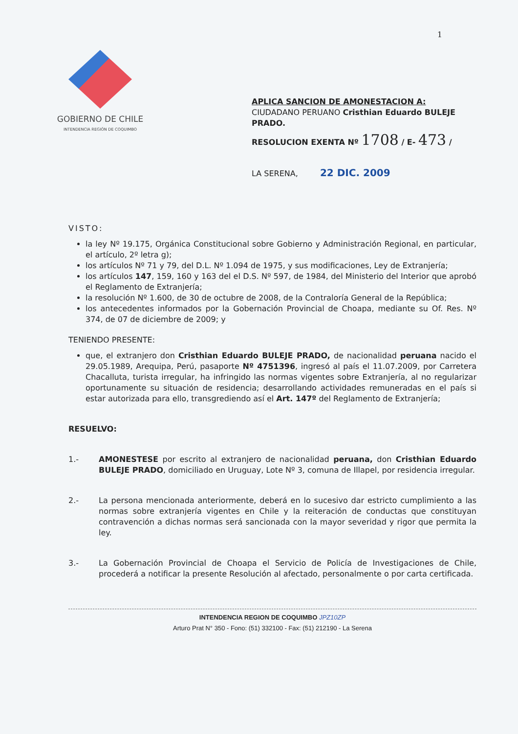1
GOBIERNO DE CHILE
INTENDENCIA REGIÓN DE COQUIMBO
APLICA SANCION DE AMONESTACION A:
CIUDADANO PERUANO Cristhian Eduardo BULEJE PRADO.
RESOLUCION EXENTA Nº 1708 / E- 473 /
LA SERENA, 22 DIC. 2009
VISTO:
la ley Nº 19.175, Orgánica Constitucional sobre Gobierno y Administración Regional, en particular, el artículo, 2º letra g);
los artículos Nº 71 y 79, del D.L. Nº 1.094 de 1975, y sus modificaciones, Ley de Extranjería;
los artículos 147, 159, 160 y 163 del el D.S. Nº 597, de 1984, del Ministerio del Interior que aprobó el Reglamento de Extranjería;
la resolución Nº 1.600, de 30 de octubre de 2008, de la Contraloría General de la República;
los antecedentes informados por la Gobernación Provincial de Choapa, mediante su Of. Res. Nº 374, de 07 de diciembre de 2009; y
TENIENDO PRESENTE:
que, el extranjero don Cristhian Eduardo BULEJE PRADO, de nacionalidad peruana nacido el 29.05.1989, Arequipa, Perú, pasaporte Nº 4751396, ingresó al país el 11.07.2009, por Carretera Chacalluta, turista irregular, ha infringido las normas vigentes sobre Extranjería, al no regularizar oportunamente su situación de residencia; desarrollando actividades remuneradas en el país si estar autorizada para ello, transgrediendo así el Art. 147º del Reglamento de Extranjería;
RESUELVO:
1.- AMONESTESE por escrito al extranjero de nacionalidad peruana, don Cristhian Eduardo BULEJE PRADO, domiciliado en Uruguay, Lote Nº 3, comuna de Illapel, por residencia irregular.
2.- La persona mencionada anteriormente, deberá en lo sucesivo dar estricto cumplimiento a las normas sobre extranjería vigentes en Chile y la reiteración de conductas que constituyan contravención a dichas normas será sancionada con la mayor severidad y rigor que permita la ley.
3.- La Gobernación Provincial de Choapa el Servicio de Policía de Investigaciones de Chile, procederá a notificar la presente Resolución al afectado, personalmente o por carta certificada.
INTENDENCIA REGION DE COQUIMBO JPZ10ZP
Arturo Prat N° 350 - Fono: (51) 332100 - Fax: (51) 212190 - La Serena